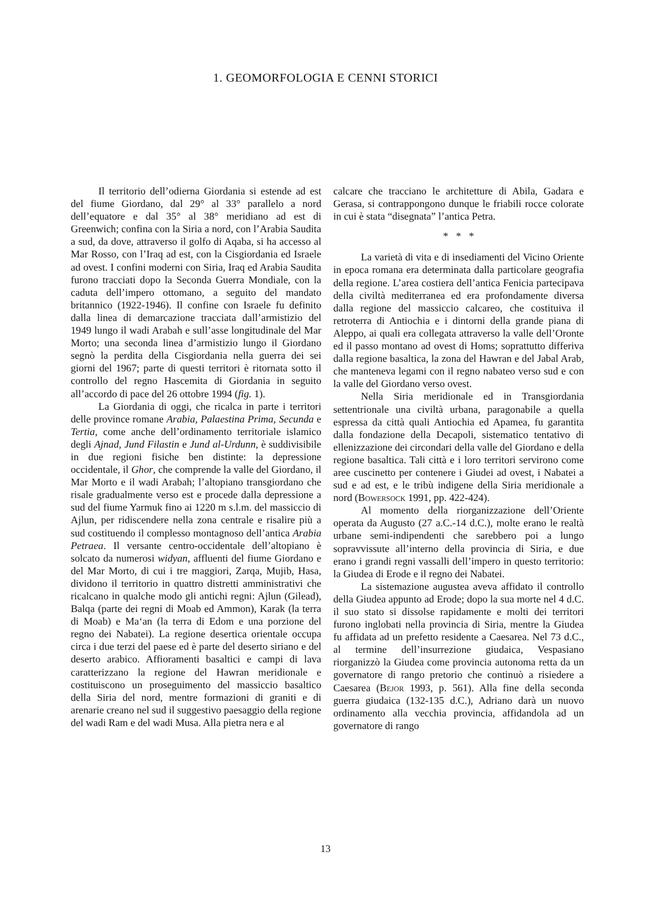1. GEOMORFOLOGIA E CENNI STORICI
Il territorio dell’odierna Giordania si estende ad est del fiume Giordano, dal 29° al 33° parallelo a nord dell’equatore e dal 35° al 38° meridiano ad est di Greenwich; confina con la Siria a nord, con l’Arabia Saudita a sud, da dove, attraverso il golfo di Aqaba, si ha accesso al Mar Rosso, con l’Iraq ad est, con la Cisgiordania ed Israele ad ovest. I confini moderni con Siria, Iraq ed Arabia Saudita furono tracciati dopo la Seconda Guerra Mondiale, con la caduta dell’impero ottomano, a seguito del mandato britannico (1922-1946). Il confine con Israele fu definito dalla linea di demarcazione tracciata dall’armistizio del 1949 lungo il wadi Arabah e sull’asse longitudinale del Mar Morto; una seconda linea d’armistizio lungo il Giordano segnò la perdita della Cisgiordania nella guerra dei sei giorni del 1967; parte di questi territori è ritornata sotto il controllo del regno Hascemita di Giordania in seguito all’accordo di pace del 26 ottobre 1994 (fig. 1).
La Giordania di oggi, che ricalca in parte i territori delle province romane Arabia, Palaestina Prima, Secunda e Tertia, come anche dell’ordinamento territoriale islamico degli Ajnad, Jund Filastin e Jund al-Urdunn, è suddivisibile in due regioni fisiche ben distinte: la depressione occidentale, il Ghor, che comprende la valle del Giordano, il Mar Morto e il wadi Arabah; l’altopiano transgiordano che risale gradualmente verso est e procede dalla depressione a sud del fiume Yarmuk fino ai 1220 m s.l.m. del massiccio di Ajlun, per ridiscendere nella zona centrale e risalire più a sud costituendo il complesso montagnoso dell’antica Arabia Petraea. Il versante centro-occidentale dell’altopiano è solcato da numerosi widyan, affluenti del fiume Giordano e del Mar Morto, di cui i tre maggiori, Zarqa, Mujib, Hasa, dividono il territorio in quattro distretti amministrativi che ricalcano in qualche modo gli antichi regni: Ajlun (Gilead), Balqa (parte dei regni di Moab ed Ammon), Karak (la terra di Moab) e Ma‘an (la terra di Edom e una porzione del regno dei Nabatei). La regione desertica orientale occupa circa i due terzi del paese ed è parte del deserto siriano e del deserto arabico. Affioramenti basaltici e campi di lava caratterizzano la regione del Hawran meridionale e costituiscono un proseguimento del massiccio basaltico della Siria del nord, mentre formazioni di graniti e di arenarie creano nel sud il suggestivo paesaggio della regione del wadi Ram e del wadi Musa. Alla pietra nera e al
calcare che tracciano le architetture di Abila, Gadara e Gerasa, si contrappongono dunque le friabili rocce colorate in cui è stata “disegnata” l’antica Petra.
* * *
La varietà di vita e di insediamenti del Vicino Oriente in epoca romana era determinata dalla particolare geografia della regione. L’area costiera dell’antica Fenicia partecipava della civiltà mediterranea ed era profondamente diversa dalla regione del massiccio calcareo, che costituiva il retroterra di Antiochia e i dintorni della grande piana di Aleppo, ai quali era collegata attraverso la valle dell’Oronte ed il passo montano ad ovest di Homs; soprattutto differiva dalla regione basaltica, la zona del Hawran e del Jabal Arab, che manteneva legami con il regno nabateo verso sud e con la valle del Giordano verso ovest.
Nella Siria meridionale ed in Transgiordania settentrionale una civiltà urbana, paragonabile a quella espressa da città quali Antiochia ed Apamea, fu garantita dalla fondazione della Decapoli, sistematico tentativo di ellenizzazione dei circondari della valle del Giordano e della regione basaltica. Tali città e i loro territori servirono come aree cuscinetto per contenere i Giudei ad ovest, i Nabatei a sud e ad est, e le tribù indigene della Siria meridionale a nord (Bowersock 1991, pp. 422-424).
Al momento della riorganizzazione dell’Oriente operata da Augusto (27 a.C.-14 d.C.), molte erano le realtà urbane semi-indipendenti che sarebbero poi a lungo sopravvissute all’interno della provincia di Siria, e due erano i grandi regni vassalli dell’impero in questo territorio: la Giudea di Erode e il regno dei Nabatei.
La sistemazione augustea aveva affidato il controllo della Giudea appunto ad Erode; dopo la sua morte nel 4 d.C. il suo stato si dissolse rapidamente e molti dei territori furono inglobati nella provincia di Siria, mentre la Giudea fu affidata ad un prefetto residente a Caesarea. Nel 73 d.C., al termine dell’insurrezione giudaica, Vespasiano riorganizzò la Giudea come provincia autonoma retta da un governatore di rango pretorio che continuò a risiedere a Caesarea (Bejor 1993, p. 561). Alla fine della seconda guerra giudaica (132-135 d.C.), Adriano darà un nuovo ordinamento alla vecchia provincia, affidandola ad un governatore di rango
13